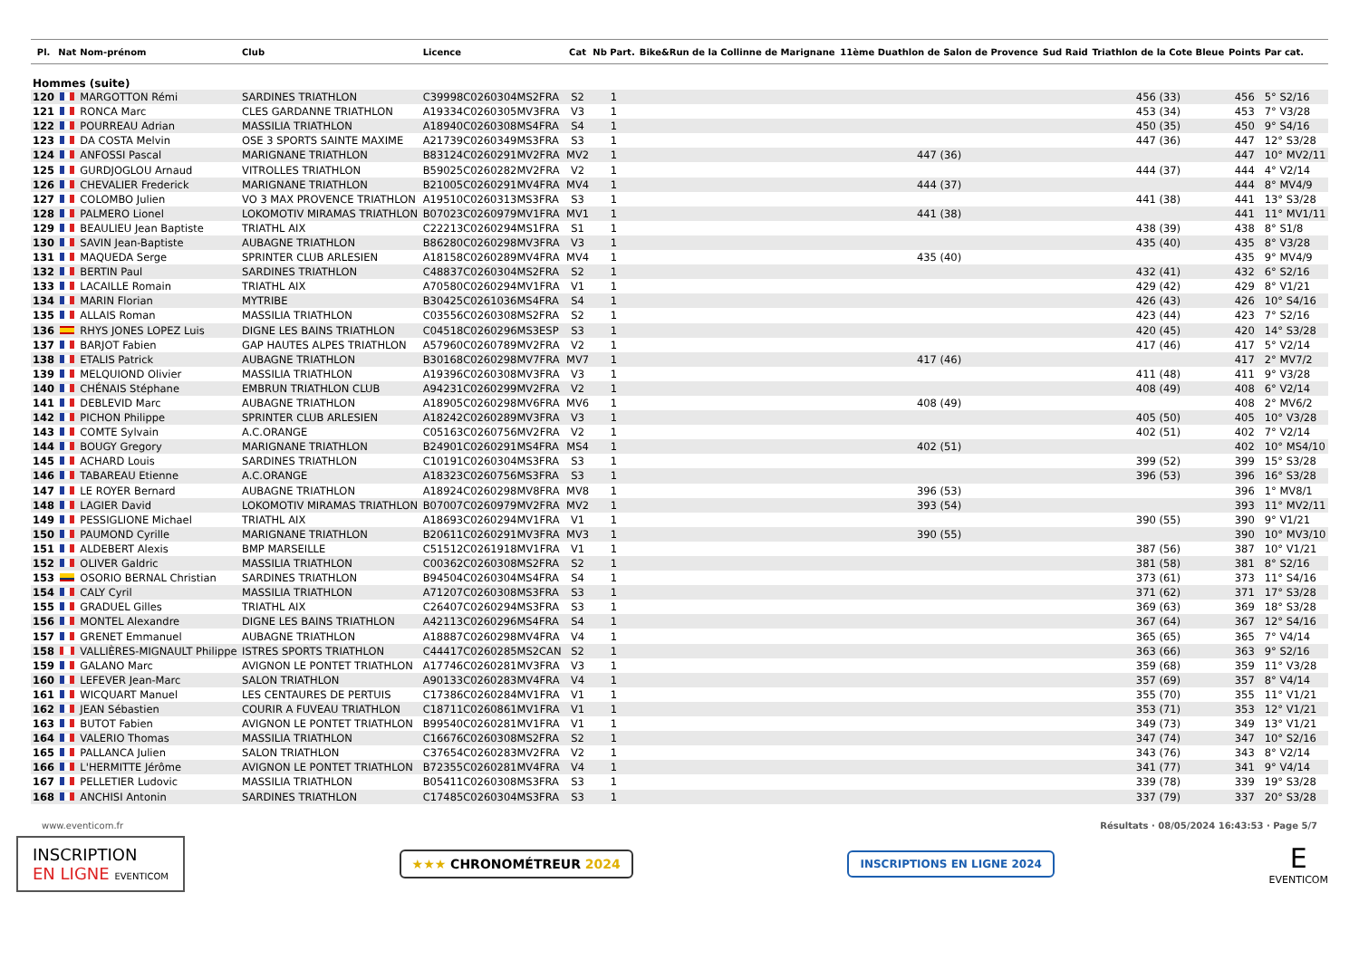| Pl. | Nat | Nom-prénom | Club | Licence | Cat | Nb Part. | Bike&Run de la Collinne de Marignane | 11ème Duathlon de Salon de Provence | Sud Raid | Triathlon de la Cote Bleue | Points | Par cat. |
| --- | --- | --- | --- | --- | --- | --- | --- | --- | --- | --- | --- | --- |
| Hommes (suite) | | | | | | | | | | | | |
| 120 | | MARGOTTON Rémi | SARDINES TRIATHLON | C39998C0260304MS2FRA | S2 | 1 | | | | 456 (33) | 456 | 5° S2/16 |
| 121 | | RONCA Marc | CLES GARDANNE TRIATHLON | A19334C0260305MV3FRA | V3 | 1 | | | | 453 (34) | 453 | 7° V3/28 |
| 122 | | POURREAU Adrian | MASSILIA TRIATHLON | A18940C0260308MS4FRA | S4 | 1 | | | | 450 (35) | 450 | 9° S4/16 |
| 123 | | DA COSTA Melvin | OSE 3 SPORTS SAINTE MAXIME | A21739C0260349MS3FRA | S3 | 1 | | | | 447 (36) | 447 | 12° S3/28 |
| 124 | | ANFOSSI Pascal | MARIGNANE TRIATHLON | B83124C0260291MV2FRA | MV2 | 1 | | 447 (36) | | | 447 | 10° MV2/11 |
| 125 | | GURDJOGLOU Arnaud | VITROLLES TRIATHLON | B59025C0260282MV2FRA | V2 | 1 | | | | 444 (37) | 444 | 4° V2/14 |
| 126 | | CHEVALIER Frederick | MARIGNANE TRIATHLON | B21005C0260291MV4FRA | MV4 | 1 | | 444 (37) | | | 444 | 8° MV4/9 |
| 127 | | COLOMBO Julien | VO 3 MAX PROVENCE TRIATHLON | A19510C0260313MS3FRA | S3 | 1 | | | | 441 (38) | 441 | 13° S3/28 |
| 128 | | PALMERO Lionel | LOKOMOTIV MIRAMAS TRIATHLON | B07023C0260979MV1FRA | MV1 | 1 | | 441 (38) | | | 441 | 11° MV1/11 |
| 129 | | BEAULIEU Jean Baptiste | TRIATHL AIX | C22213C0260294MS1FRA | S1 | 1 | | | | 438 (39) | 438 | 8° S1/8 |
| 130 | | SAVIN Jean-Baptiste | AUBAGNE TRIATHLON | B86280C0260298MV3FRA | V3 | 1 | | | | 435 (40) | 435 | 8° V3/28 |
| 131 | | MAQUEDA Serge | SPRINTER CLUB ARLESIEN | A18158C0260289MV4FRA | MV4 | 1 | | 435 (40) | | | 435 | 9° MV4/9 |
| 132 | | BERTIN Paul | SARDINES TRIATHLON | C48837C0260304MS2FRA | S2 | 1 | | | | 432 (41) | 432 | 6° S2/16 |
| 133 | | LACAILLE Romain | TRIATHL AIX | A70580C0260294MV1FRA | V1 | 1 | | | | 429 (42) | 429 | 8° V1/21 |
| 134 | | MARIN Florian | MYTRIBE | B30425C0261036MS4FRA | S4 | 1 | | | | 426 (43) | 426 | 10° S4/16 |
| 135 | | ALLAIS Roman | MASSILIA TRIATHLON | C03556C0260308MS2FRA | S2 | 1 | | | | 423 (44) | 423 | 7° S2/16 |
| 136 | | RHYS JONES LOPEZ Luis | DIGNE LES BAINS TRIATHLON | C04518C0260296MS3ESP | S3 | 1 | | | | 420 (45) | 420 | 14° S3/28 |
| 137 | | BARJOT Fabien | GAP HAUTES ALPES TRIATHLON | A57960C0260789MV2FRA | V2 | 1 | | | | 417 (46) | 417 | 5° V2/14 |
| 138 | | ETALIS Patrick | AUBAGNE TRIATHLON | B30168C0260298MV7FRA | MV7 | 1 | | 417 (46) | | | 417 | 2° MV7/2 |
| 139 | | MELQUIOND Olivier | MASSILIA TRIATHLON | A19396C0260308MV3FRA | V3 | 1 | | | | 411 (48) | 411 | 9° V3/28 |
| 140 | | CHÉNAIS Stéphane | EMBRUN TRIATHLON CLUB | A94231C0260299MV2FRA | V2 | 1 | | | | 408 (49) | 408 | 6° V2/14 |
| 141 | | DEBLEVID Marc | AUBAGNE TRIATHLON | A18905C0260298MV6FRA | MV6 | 1 | | 408 (49) | | | 408 | 2° MV6/2 |
| 142 | | PICHON Philippe | SPRINTER CLUB ARLESIEN | A18242C0260289MV3FRA | V3 | 1 | | | | 405 (50) | 405 | 10° V3/28 |
| 143 | | COMTE Sylvain | A.C.ORANGE | C05163C0260756MV2FRA | V2 | 1 | | | | 402 (51) | 402 | 7° V2/14 |
| 144 | | BOUGY Gregory | MARIGNANE TRIATHLON | B24901C0260291MS4FRA | MS4 | 1 | | 402 (51) | | | 402 | 10° MS4/10 |
| 145 | | ACHARD Louis | SARDINES TRIATHLON | C10191C0260304MS3FRA | S3 | 1 | | | | 399 (52) | 399 | 15° S3/28 |
| 146 | | TABAREAU Etienne | A.C.ORANGE | A18323C0260756MS3FRA | S3 | 1 | | | | 396 (53) | 396 | 16° S3/28 |
| 147 | | LE ROYER Bernard | AUBAGNE TRIATHLON | A18924C0260298MV8FRA | MV8 | 1 | | 396 (53) | | | 396 | 1° MV8/1 |
| 148 | | LAGIER David | LOKOMOTIV MIRAMAS TRIATHLON | B07007C0260979MV2FRA | MV2 | 1 | | 393 (54) | | | 393 | 11° MV2/11 |
| 149 | | PESSIGLIONE Michael | TRIATHL AIX | A18693C0260294MV1FRA | V1 | 1 | | | | 390 (55) | 390 | 9° V1/21 |
| 150 | | PAUMOND Cyrille | MARIGNANE TRIATHLON | B20611C0260291MV3FRA | MV3 | 1 | | 390 (55) | | | 390 | 10° MV3/10 |
| 151 | | ALDEBERT Alexis | BMP MARSEILLE | C51512C0261918MV1FRA | V1 | 1 | | | | 387 (56) | 387 | 10° V1/21 |
| 152 | | OLIVER Galdric | MASSILIA TRIATHLON | C00362C0260308MS2FRA | S2 | 1 | | | | 381 (58) | 381 | 8° S2/16 |
| 153 | | OSORIO BERNAL Christian | SARDINES TRIATHLON | B94504C0260304MS4FRA | S4 | 1 | | | | 373 (61) | 373 | 11° S4/16 |
| 154 | | CALY Cyril | MASSILIA TRIATHLON | A71207C0260308MS3FRA | S3 | 1 | | | | 371 (62) | 371 | 17° S3/28 |
| 155 | | GRADUEL Gilles | TRIATHL AIX | C26407C0260294MS3FRA | S3 | 1 | | | | 369 (63) | 369 | 18° S3/28 |
| 156 | | MONTEL Alexandre | DIGNE LES BAINS TRIATHLON | A42113C0260296MS4FRA | S4 | 1 | | | | 367 (64) | 367 | 12° S4/16 |
| 157 | | GRENET Emmanuel | AUBAGNE TRIATHLON | A18887C0260298MV4FRA | V4 | 1 | | | | 365 (65) | 365 | 7° V4/14 |
| 158 | | VALLIÈRES-MIGNAULT Philippe | ISTRES SPORTS TRIATHLON | C44417C0260285MS2CAN | S2 | 1 | | | | 363 (66) | 363 | 9° S2/16 |
| 159 | | GALANO Marc | AVIGNON LE PONTET TRIATHLON | A17746C0260281MV3FRA | V3 | 1 | | | | 359 (68) | 359 | 11° V3/28 |
| 160 | | LEFEVER Jean-Marc | SALON TRIATHLON | A90133C0260283MV4FRA | V4 | 1 | | | | 357 (69) | 357 | 8° V4/14 |
| 161 | | WICQUART Manuel | LES CENTAURES DE PERTUIS | C17386C0260284MV1FRA | V1 | 1 | | | | 355 (70) | 355 | 11° V1/21 |
| 162 | | JEAN Sébastien | COURIR A FUVEAU TRIATHLON | C18711C0260861MV1FRA | V1 | 1 | | | | 353 (71) | 353 | 12° V1/21 |
| 163 | | BUTOT Fabien | AVIGNON LE PONTET TRIATHLON | B99540C0260281MV1FRA | V1 | 1 | | | | 349 (73) | 349 | 13° V1/21 |
| 164 | | VALERIO Thomas | MASSILIA TRIATHLON | C16676C0260308MS2FRA | S2 | 1 | | | | 347 (74) | 347 | 10° S2/16 |
| 165 | | PALLANCA Julien | SALON TRIATHLON | C37654C0260283MV2FRA | V2 | 1 | | | | 343 (76) | 343 | 8° V2/14 |
| 166 | | L'HERMITTE Jérôme | AVIGNON LE PONTET TRIATHLON | B72355C0260281MV4FRA | V4 | 1 | | | | 341 (77) | 341 | 9° V4/14 |
| 167 | | PELLETIER Ludovic | MASSILIA TRIATHLON | B05411C0260308MS3FRA | S3 | 1 | | | | 339 (78) | 339 | 19° S3/28 |
| 168 | | ANCHISI Antonin | SARDINES TRIATHLON | C17485C0260304MS3FRA | S3 | 1 | | | | 337 (79) | 337 | 20° S3/28 |
www.eventicom.fr Résultats · 08/05/2024 16:43:53 · Page 5/7
INSCRIPTION
EN LIGNE EVENTICOM
★★★ CHRONOMÉTREUR 2024
INSCRIPTIONS EN LIGNE 2024
E
EVENTICOM